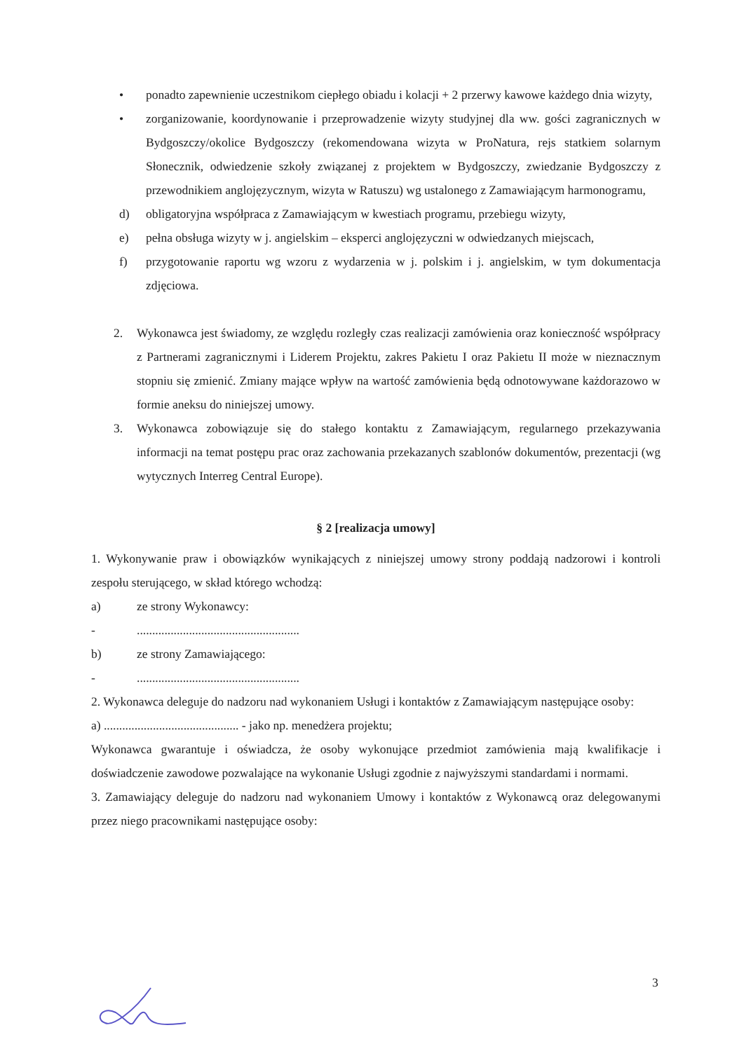• ponadto zapewnienie uczestnikom ciepłego obiadu i kolacji + 2 przerwy kawowe każdego dnia wizyty,
• zorganizowanie, koordynowanie i przeprowadzenie wizyty studyjnej dla ww. gości zagranicznych w Bydgoszczy/okolice Bydgoszczy (rekomendowana wizyta w ProNatura, rejs statkiem solarnym Słonecznik, odwiedzenie szkoły związanej z projektem w Bydgoszczy, zwiedzanie Bydgoszczy z przewodnikiem anglojęzycznym, wizyta w Ratuszu) wg ustalonego z Zamawiającym harmonogramu,
d) obligatoryjna współpraca z Zamawiającym w kwestiach programu, przebiegu wizyty,
e) pełna obsługa wizyty w j. angielskim – eksperci anglojęzyczni w odwiedzanych miejscach,
f) przygotowanie raportu wg wzoru z wydarzenia w j. polskim i j. angielskim, w tym dokumentacja zdjęciowa.
2. Wykonawca jest świadomy, ze względu rozległy czas realizacji zamówienia oraz konieczność współpracy z Partnerami zagranicznymi i Liderem Projektu, zakres Pakietu I oraz Pakietu II może w nieznacznym stopniu się zmienić. Zmiany mające wpływ na wartość zamówienia będą odnotowywane każdorazowo w formie aneksu do niniejszej umowy.
3. Wykonawca zobowiązuje się do stałego kontaktu z Zamawiającym, regularnego przekazywania informacji na temat postępu prac oraz zachowania przekazanych szablonów dokumentów, prezentacji (wg wytycznych Interreg Central Europe).
§ 2 [realizacja umowy]
1. Wykonywanie praw i obowiązków wynikających z niniejszej umowy strony poddają nadzorowi i kontroli zespołu sterującego, w skład którego wchodzą:
a) ze strony Wykonawcy:
-.....................................................
b) ze strony Zamawiającego:
-.....................................................
2. Wykonawca deleguje do nadzoru nad wykonaniem Usługi i kontaktów z Zamawiającym następujące osoby:
a) ............................................ - jako np. menedżera projektu;
Wykonawca gwarantuje i oświadcza, że osoby wykonujące przedmiot zamówienia mają kwalifikacje i doświadczenie zawodowe pozwalające na wykonanie Usługi zgodnie z najwyższymi standardami i normami.
3. Zamawiający deleguje do nadzoru nad wykonaniem Umowy i kontaktów z Wykonawcą oraz delegowanymi przez niego pracownikami następujące osoby:
3